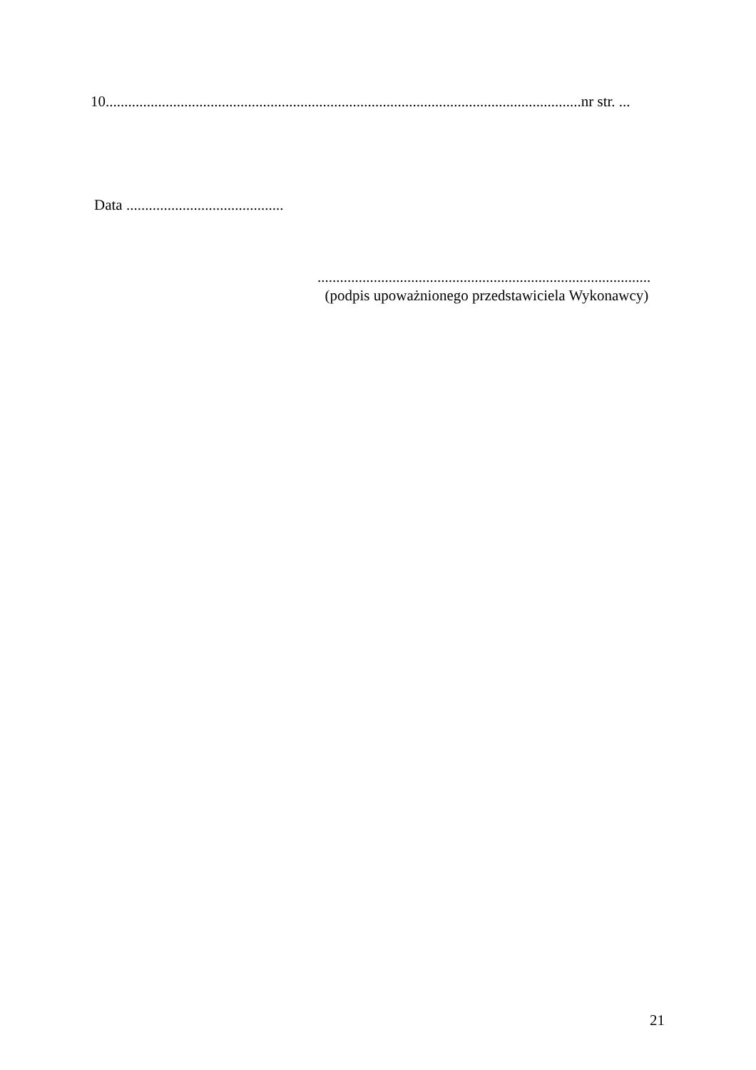10...............................................................................................................................nr str. ...
Data ..........................................
.........................................................................................
(podpis upoważnionego przedstawiciela Wykonawcy)
21